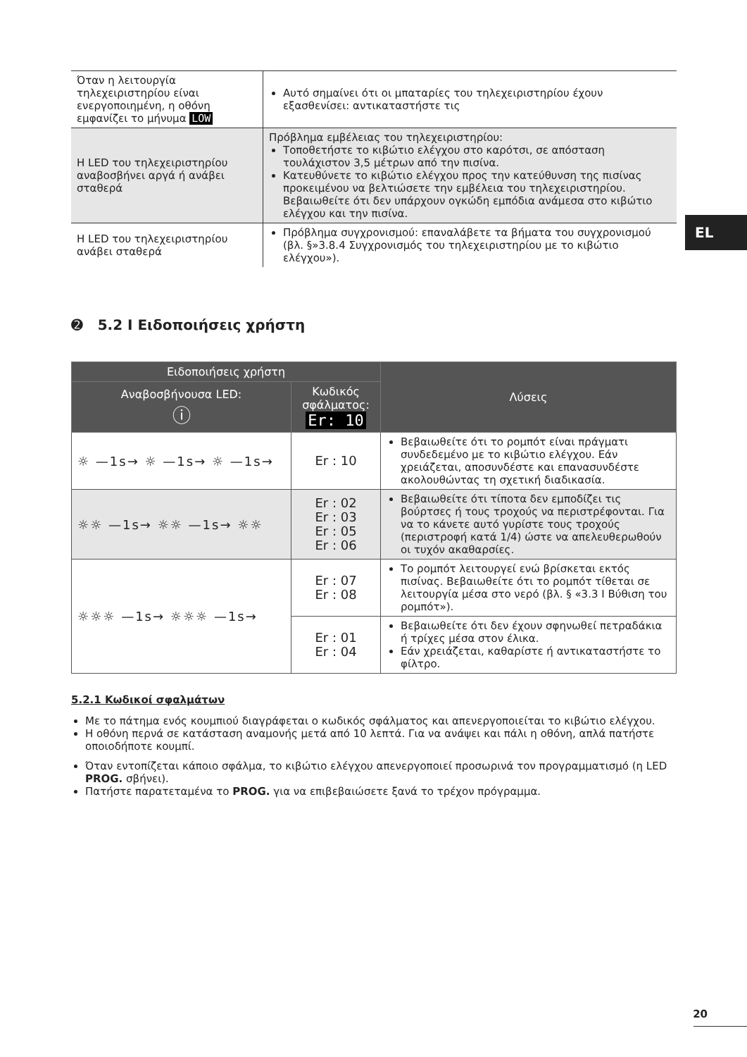| Όταν η λειτουργία τηλεχειριστηρίου είναι ενεργοποιημένη, η οθόνη εμφανίζει το μήνυμα LOW | Αυτό σημαίνει ότι οι μπαταρίες του τηλεχειριστηρίου έχουν εξασθενίσει: αντικαταστήστε τις |
| Η LED του τηλεχειριστηρίου αναβοσβήνει αργά ή ανάβει σταθερά | Πρόβλημα εμβέλειας του τηλεχειριστηρίου: Τοποθετήστε το κιβώτιο ελέγχου στο καρότσι, σε απόσταση τουλάχιστον 3,5 μέτρων από την πισίνα. Κατευθύνετε το κιβώτιο ελέγχου προς την κατεύθυνση της πισίνας προκειμένου να βελτιώσετε την εμβέλεια του τηλεχειριστηρίου. Βεβαιωθείτε ότι δεν υπάρχουν ογκώδη εμπόδια ανάμεσα στο κιβώτιο ελέγχου και την πισίνα. |
| Η LED του τηλεχειριστηρίου ανάβει σταθερά | Πρόβλημα συγχρονισμού: επαναλάβετε τα βήματα του συγχρονισμού (βλ. §»3.8.4 Συγχρονισμός του τηλεχειριστηρίου με το κιβώτιο ελέγχου»). |
➋ 5.2 I Ειδοποιήσεις χρήστη
| Ειδοποιήσεις χρήστη | | Λύσεις |
| --- | --- | --- |
| Αναβοσβήνουσα LED: ⓘ | Κωδικός σφάλματος: Er: 10 | |
| ☼ —1s→ ☼ —1s→ ☼ —1s→ | Er : 10 | Βεβαιωθείτε ότι το ρομπότ είναι πράγματι συνδεδεμένο με το κιβώτιο ελέγχου. Εάν χρειάζεται, αποσυνδέστε και επανασυνδέστε ακολουθώντας τη σχετική διαδικασία. |
| ☼☼ —1s→ ☼☼ —1s→ ☼☼ | Er : 02 Er : 03 Er : 05 Er : 06 | Βεβαιωθείτε ότι τίποτα δεν εμποδίζει τις βούρτσες ή τους τροχούς να περιστρέφονται. Για να το κάνετε αυτό γυρίστε τους τροχούς (περιστροφή κατά 1/4) ώστε να απελευθερωθούν οι τυχόν ακαθαρσίες. |
| ☼☼☼ —1s→ ☼☼☼ —1s→ | Er : 07 Er : 08 | Το ρομπότ λειτουργεί ενώ βρίσκεται εκτός πισίνας. Βεβαιωθείτε ότι το ρομπότ τίθεται σε λειτουργία μέσα στο νερό (βλ. § «3.3 I Βύθιση του ρομπότ»). |
| | Er : 01 Er : 04 | Βεβαιωθείτε ότι δεν έχουν σφηνωθεί πετραδάκια ή τρίχες μέσα στον έλικα. Εάν χρειάζεται, καθαρίστε ή αντικαταστήστε το φίλτρο. |
5.2.1 Κωδικοί σφαλμάτων
Με το πάτημα ενός κουμπιού διαγράφεται ο κωδικός σφάλματος και απενεργοποιείται το κιβώτιο ελέγχου.
Η οθόνη περνά σε κατάσταση αναμονής μετά από 10 λεπτά. Για να ανάψει και πάλι η οθόνη, απλά πατήστε οποιοδήποτε κουμπί.
Όταν εντοπίζεται κάποιο σφάλμα, το κιβώτιο ελέγχου απενεργοποιεί προσωρινά τον προγραμματισμό (η LED PROG. σβήνει).
Πατήστε παρατεταμένα το PROG. για να επιβεβαιώσετε ξανά το τρέχον πρόγραμμα.
EL
20